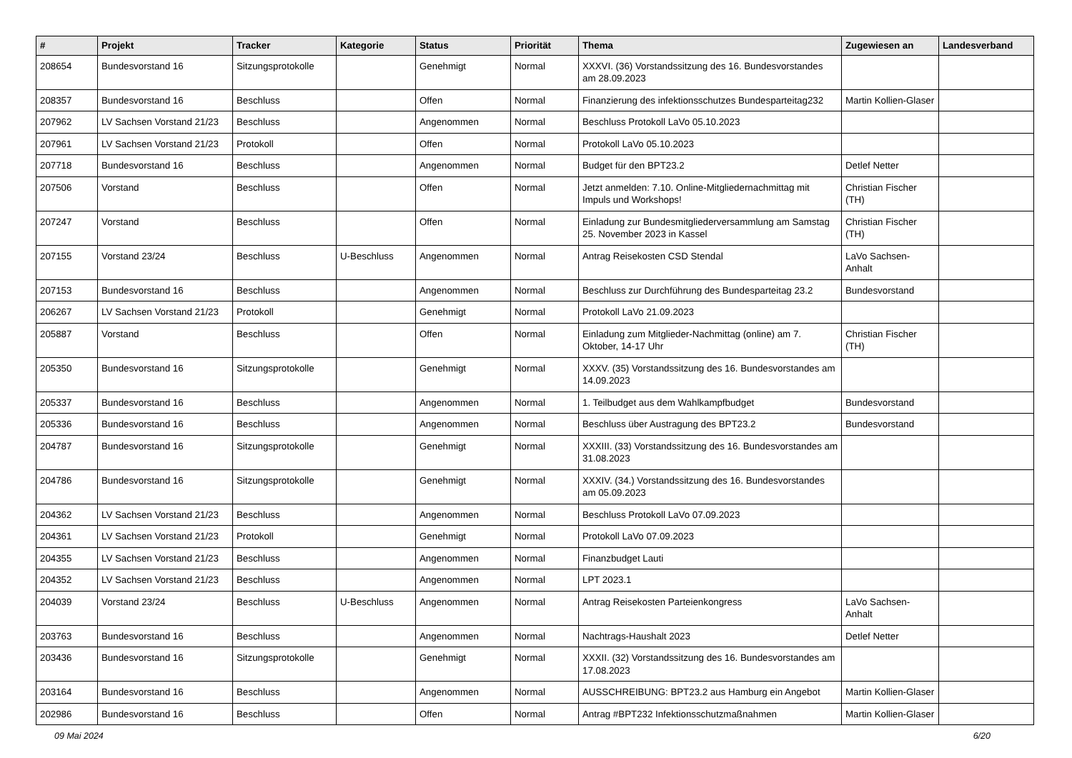| # | Projekt | Tracker | Kategorie | Status | Priorität | Thema | Zugewiesen an | Landesverband |
| --- | --- | --- | --- | --- | --- | --- | --- | --- |
| 208654 | Bundesvorstand 16 | Sitzungsprotokolle | | Genehmigt | Normal | XXXVI. (36) Vorstandssitzung des 16. Bundesvorstandes am 28.09.2023 | | |
| 208357 | Bundesvorstand 16 | Beschluss | | Offen | Normal | Finanzierung des infektionsschutzes Bundesparteitag232 | Martin Kollien-Glaser | |
| 207962 | LV Sachsen Vorstand 21/23 | Beschluss | | Angenommen | Normal | Beschluss Protokoll LaVo 05.10.2023 | | |
| 207961 | LV Sachsen Vorstand 21/23 | Protokoll | | Offen | Normal | Protokoll LaVo 05.10.2023 | | |
| 207718 | Bundesvorstand 16 | Beschluss | | Angenommen | Normal | Budget für den BPT23.2 | Detlef Netter | |
| 207506 | Vorstand | Beschluss | | Offen | Normal | Jetzt anmelden: 7.10. Online-Mitgliedernachmittag mit Impuls und Workshops! | Christian Fischer (TH) | |
| 207247 | Vorstand | Beschluss | | Offen | Normal | Einladung zur Bundesmitgliederversammlung am Samstag 25. November 2023 in Kassel | Christian Fischer (TH) | |
| 207155 | Vorstand 23/24 | Beschluss | U-Beschluss | Angenommen | Normal | Antrag Reisekosten CSD Stendal | LaVo Sachsen-Anhalt | |
| 207153 | Bundesvorstand 16 | Beschluss | | Angenommen | Normal | Beschluss zur Durchführung des Bundesparteitag 23.2 | Bundesvorstand | |
| 206267 | LV Sachsen Vorstand 21/23 | Protokoll | | Genehmigt | Normal | Protokoll LaVo 21.09.2023 | | |
| 205887 | Vorstand | Beschluss | | Offen | Normal | Einladung zum Mitglieder-Nachmittag (online) am 7. Oktober, 14-17 Uhr | Christian Fischer (TH) | |
| 205350 | Bundesvorstand 16 | Sitzungsprotokolle | | Genehmigt | Normal | XXXV. (35) Vorstandssitzung des 16. Bundesvorstandes am 14.09.2023 | | |
| 205337 | Bundesvorstand 16 | Beschluss | | Angenommen | Normal | 1. Teilbudget aus dem Wahlkampfbudget | Bundesvorstand | |
| 205336 | Bundesvorstand 16 | Beschluss | | Angenommen | Normal | Beschluss über Austragung des BPT23.2 | Bundesvorstand | |
| 204787 | Bundesvorstand 16 | Sitzungsprotokolle | | Genehmigt | Normal | XXXIII. (33) Vorstandssitzung des 16. Bundesvorstandes am 31.08.2023 | | |
| 204786 | Bundesvorstand 16 | Sitzungsprotokolle | | Genehmigt | Normal | XXXIV. (34.) Vorstandssitzung des 16. Bundesvorstandes am 05.09.2023 | | |
| 204362 | LV Sachsen Vorstand 21/23 | Beschluss | | Angenommen | Normal | Beschluss Protokoll LaVo 07.09.2023 | | |
| 204361 | LV Sachsen Vorstand 21/23 | Protokoll | | Genehmigt | Normal | Protokoll LaVo 07.09.2023 | | |
| 204355 | LV Sachsen Vorstand 21/23 | Beschluss | | Angenommen | Normal | Finanzbudget Lauti | | |
| 204352 | LV Sachsen Vorstand 21/23 | Beschluss | | Angenommen | Normal | LPT 2023.1 | | |
| 204039 | Vorstand 23/24 | Beschluss | U-Beschluss | Angenommen | Normal | Antrag Reisekosten Parteienkongress | LaVo Sachsen-Anhalt | |
| 203763 | Bundesvorstand 16 | Beschluss | | Angenommen | Normal | Nachtrags-Haushalt 2023 | Detlef Netter | |
| 203436 | Bundesvorstand 16 | Sitzungsprotokolle | | Genehmigt | Normal | XXXII. (32) Vorstandssitzung des 16. Bundesvorstandes am 17.08.2023 | | |
| 203164 | Bundesvorstand 16 | Beschluss | | Angenommen | Normal | AUSSCHREIBUNG: BPT23.2 aus Hamburg ein Angebot | Martin Kollien-Glaser | |
| 202986 | Bundesvorstand 16 | Beschluss | | Offen | Normal | Antrag #BPT232 Infektionsschutzmaßnahmen | Martin Kollien-Glaser | |
09 Mai 2024 6/20